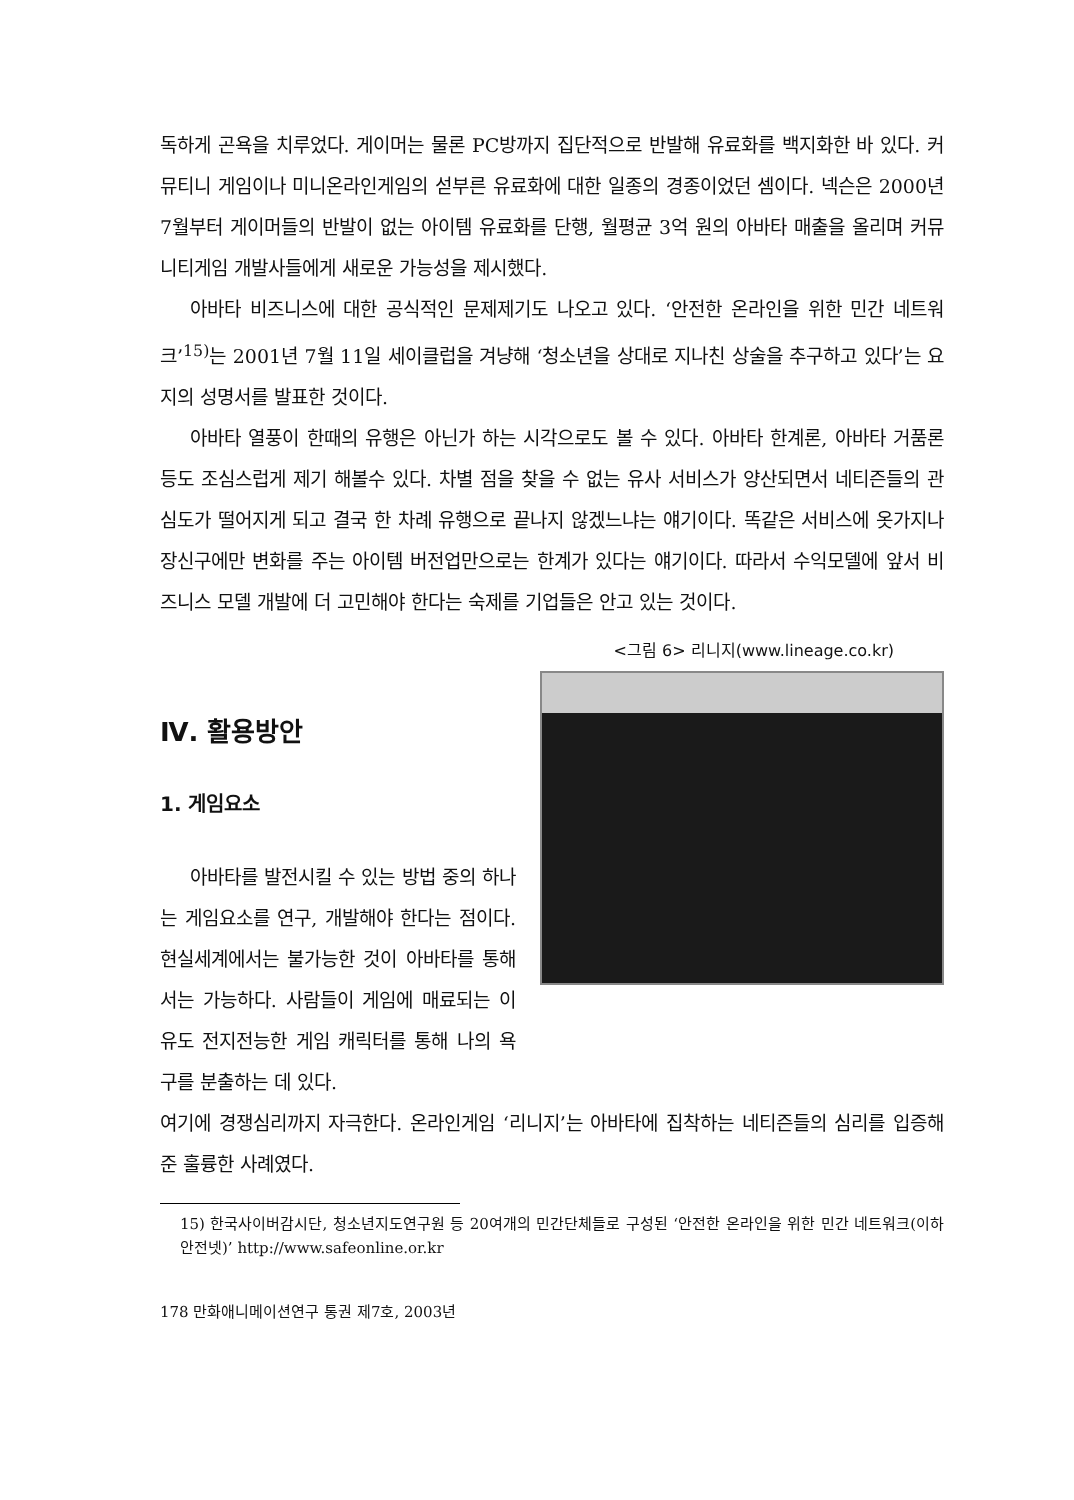독하게 곤욕을 치루었다. 게이머는 물론 PC방까지 집단적으로 반발해 유료화를 백지화한 바 있다. 커뮤티니 게임이나 미니온라인게임의 섣부른 유료화에 대한 일종의 경종이었던 셈이다. 넥슨은 2000년 7월부터 게이머들의 반발이 없는 아이템 유료화를 단행, 월평균 3억 원의 아바타 매출을 올리며 커뮤니티게임 개발사들에게 새로운 가능성을 제시했다.
아바타 비즈니스에 대한 공식적인 문제제기도 나오고 있다. ‘안전한 온라인을 위한 민간 네트워크’<sup>15)</sup>는 2001년 7월 11일 세이클럽을 겨냥해 ‘청소년을 상대로 지나친 상술을 추구하고 있다’는 요지의 성명서를 발표한 것이다.
아바타 열풍이 한때의 유행은 아닌가 하는 시각으로도 볼 수 있다. 아바타 한계론, 아바타 거품론 등도 조심스럽게 제기 해볼수 있다. 차별 점을 찾을 수 없는 유사 서비스가 양산되면서 네티즌들의 관심도가 떨어지게 되고 결국 한 차례 유행으로 끝나지 않겠느냐는 얘기이다. 똑같은 서비스에 옷가지나 장신구에만 변화를 주는 아이템 버전업만으로는 한계가 있다는 얘기이다. 따라서 수익모델에 앞서 비즈니스 모델 개발에 더 고민해야 한다는 숙제를 기업들은 안고 있는 것이다.
<그림 6> 리니지(www.lineage.co.kr)
Ⅳ. 활용방안
1. 게임요소
아바타를 발전시킬 수 있는 방법 중의 하나는 게임요소를 연구, 개발해야 한다는 점이다. 현실세계에서는 불가능한 것이 아바타를 통해서는 가능하다. 사람들이 게임에 매료되는 이유도 전지전능한 게임 캐릭터를 통해 나의 욕구를 분출하는 데 있다.
여기에 경쟁심리까지 자극한다. 온라인게임 ‘리니지’는 아바타에 집착하는 네티즌들의 심리를 입증해준 훌륭한 사례였다.
15) 한국사이버감시단, 청소년지도연구원 등 20여개의 민간단체들로 구성된 ‘안전한 온라인을 위한 민간 네트워크(이하 안전넷)’ http://www.safeonline.or.kr
178 만화애니메이션연구 통권 제7호, 2003년